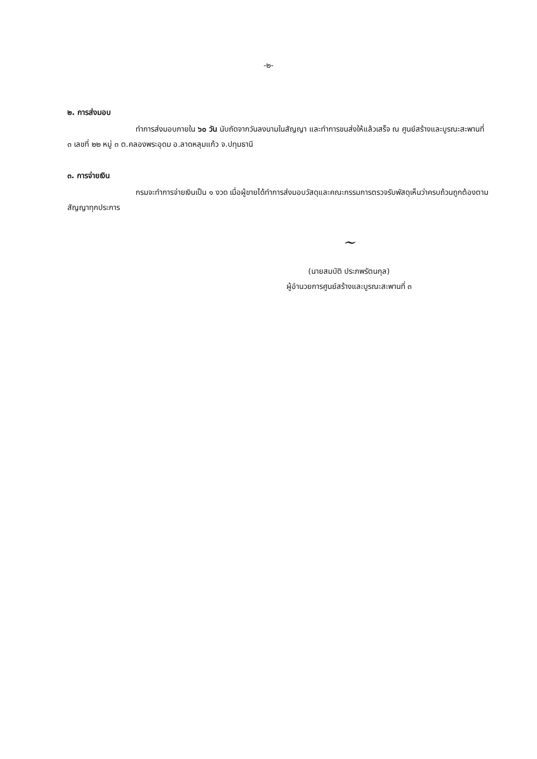-๒-
๒. การส่งมอบ
ทำการส่งมอบภายใน ๖๐ วัน นับถัดจากวันลงนามในสัญญา และทำการขนส่งให้แล้วเสร็จ ณ ศูนย์สร้างและบูรณะสะพานที่ ๓ เลขที่ ๒๒ หมู่ ๓ ต.คลองพระอุดม อ.ลาดหลุมแก้ว จ.ปทุมธานี
๓. การจ่ายเงิน
กรมจะทำการจ่ายเงินเป็น ๑ งวด เมื่อผู้ขายได้ทำการส่งมอบวัสดุและคณะกรรมการตรวจรับพัสดุเห็นว่าครบถ้วนถูกต้องตามสัญญาทุกประการ
~
(นายสมบัติ ประภพรัตนกุล)
ผู้อำนวยการศูนย์สร้างและบูรณะสะพานที่ ๓